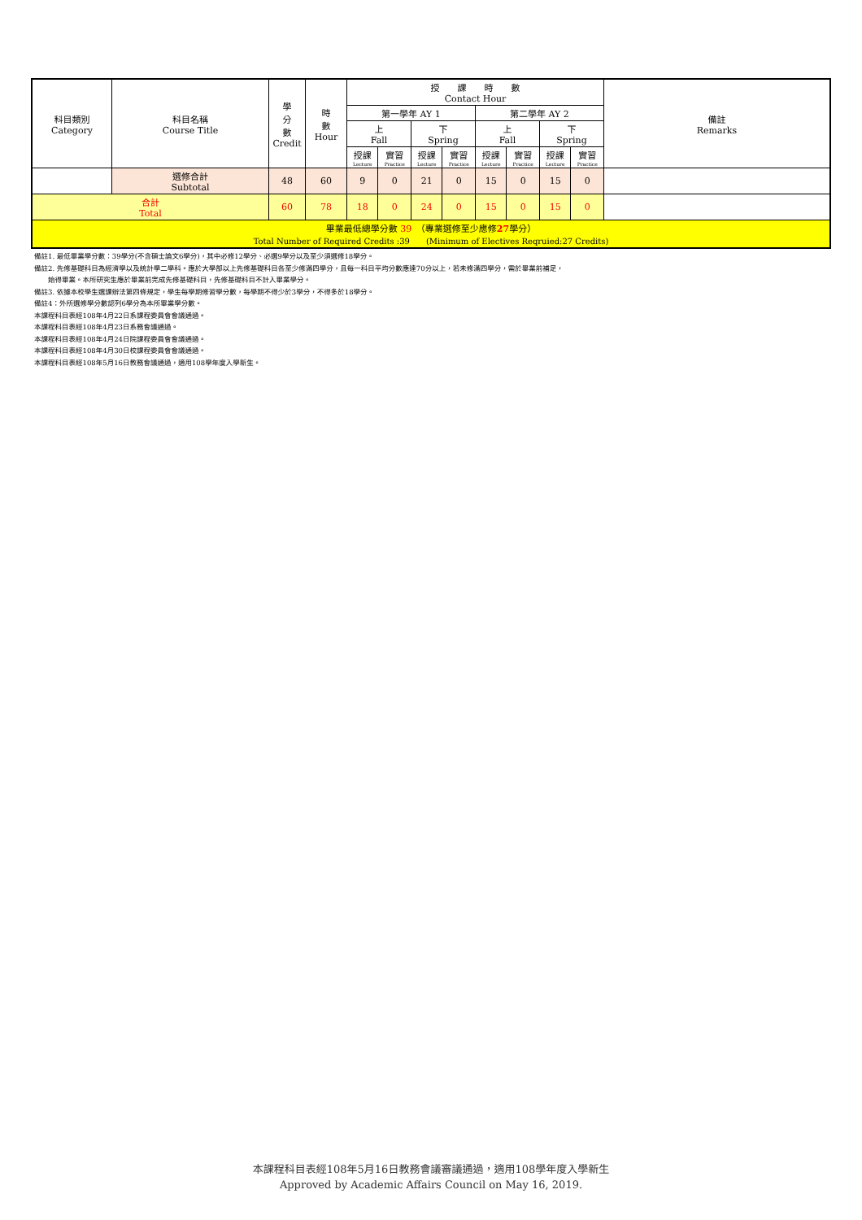| 科目類別 Category | 科目名稱 Course Title | 學 分 數 Credit | 時 數 Hour | 授 課 時 數 Contact Hour | | | | | | | | 備註 Remarks |
| --- | --- | --- | --- | --- | --- | --- | --- | --- | --- | --- | --- | --- |
| | | | | 第一學年 AY 1 | | | | 第二學年 AY 2 | | | | |
| | | | | 上 Fall | | 下 Spring | | 上 Fall | | 下 Spring | | |
| | | | | 授課 Lecture | 實習 Practice | 授課 Lecture | 實習 Practice | 授課 Lecture | 實習 Practice | 授課 Lecture | 實習 Practice | |
| | 選修合計 Subtotal | 48 | 60 | 9 | 0 | 21 | 0 | 15 | 0 | 15 | 0 | |
| 合計 Total | | 60 | 78 | 18 | 0 | 24 | 0 | 15 | 0 | 15 | 0 | |
| 畢業最低總學分數 39 （專業選修至少應修 27 學分） Total Number of Required Credits :39 (Minimum of Electives Reqruied:27 Credits) | | | | | | | | | | | | |
備註1. 最低畢業學分數：39學分(不含碩士論文6學分)，其中必修12學分、必選9學分以及至少須選修18學分。
備註2. 先修基礎科目為經濟學以及統計學二學科。應於大學部以上先修基礎科目各至少修滿四學分，且每一科目平均分數應達70分以上，若未修滿四學分，需於畢業前補足，
　　始得畢業。本所研究生應於畢業前完成先修基礎科目，先修基礎科目不計入畢業學分。
備註3. 依據本校學生選課辦法第四條規定，學生每學期修習學分數，每學期不得少於3學分，不得多於18學分。
備註4：外所選修學分數認列6學分為本所畢業學分數。
本課程科目表經108年4月22日系課程委員會會議通過。
本課程科目表經108年4月23日系務會議通過。
本課程科目表經108年4月24日院課程委員會會議通過。
本課程科目表經108年4月30日校課程委員會會議通過。
本課程科目表經108年5月16日教務會議通過，適用108學年度入學新生。
本課程科目表經108年5月16日教務會議審議通過，適用108學年度入學新生
Approved by Academic Affairs Council on May 16, 2019.